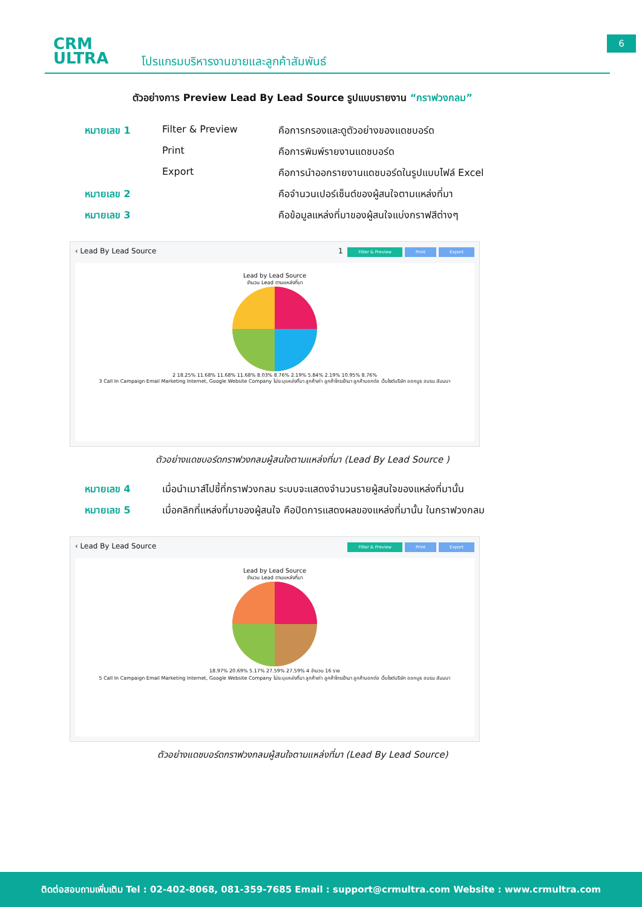6
CRM
ULTRA
โปรแกรมบริหารงานขายและลูกค้าสัมพันธ์
ตัวอย่างการ Preview Lead By Lead Source รูปแบบรายงาน “กราฟวงกลม”
หมายเลข 1 Filter & Preview คือการกรองและดูตัวอย่างของแดชบอร์ด
Print คือการพิมพ์รายงานแดชบอร์ด
Export คือการนำออกรายงานแดชบอร์ดในรูปแบบไฟล์ Excel
หมายเลข 2 คือจำนวนเปอร์เซ็นต์ของผู้สนใจตามแหล่งที่มา
หมายเลข 3 คือข้อมูลแหล่งที่มาของผู้สนใจแบ่งกราฟสีต่างๆ
‹ Lead By Lead Source 1 Filter & Preview Print Export
Lead by Lead Source
จำนวน Lead ตามแหล่งที่มา
2 18.25% 11.68% 11.68% 11.68% 8.03% 8.76% 2.19% 5.84% 2.19% 10.95% 8.76%
3 Call In Campaign Email Marketing Internet, Google Website Company ไม่ระบุแหล่งที่มา ลูกค้าเก่า ลูกค้าโทรเข้ามา ลูกค้าบอกต่อ เว็บไซต์บริษัท ออกบูธ อบรม สัมมนา
ตัวอย่างแดชบอร์ดกราฟวงกลมผู้สนใจตามแหล่งที่มา (Lead By Lead Source )
หมายเลข 4 เมื่อนำเมาส์ไปชี้ที่กราฟวงกลม ระบบจะแสดงจำนวนรายผู้สนใจของแหล่งที่มานั้น
หมายเลข 5 เมื่อคลิกที่แหล่งที่มาของผู้สนใจ คือปิดการแสดงผลของแหล่งที่มานั้น ในกราฟวงกลม
‹ Lead By Lead Source Filter & Preview Print Export
Lead by Lead Source
จำนวน Lead ตามแหล่งที่มา
18.97% 20.69% 5.17% 27.59% 27.59% 4 จำนวน 16 ราย
5 Call In Campaign Email Marketing Internet, Google Website Company ไม่ระบุแหล่งที่มา ลูกค้าเก่า ลูกค้าโทรเข้ามา ลูกค้าบอกต่อ เว็บไซต์บริษัท ออกบูธ อบรม สัมมนา
ตัวอย่างแดชบอร์ดกราฟวงกลมผู้สนใจตามแหล่งที่มา (Lead By Lead Source)
ติดต่อสอบถามเพิ่มเติม Tel : 02-402-8068, 081-359-7685 Email : support@crmultra.com Website : www.crmultra.com